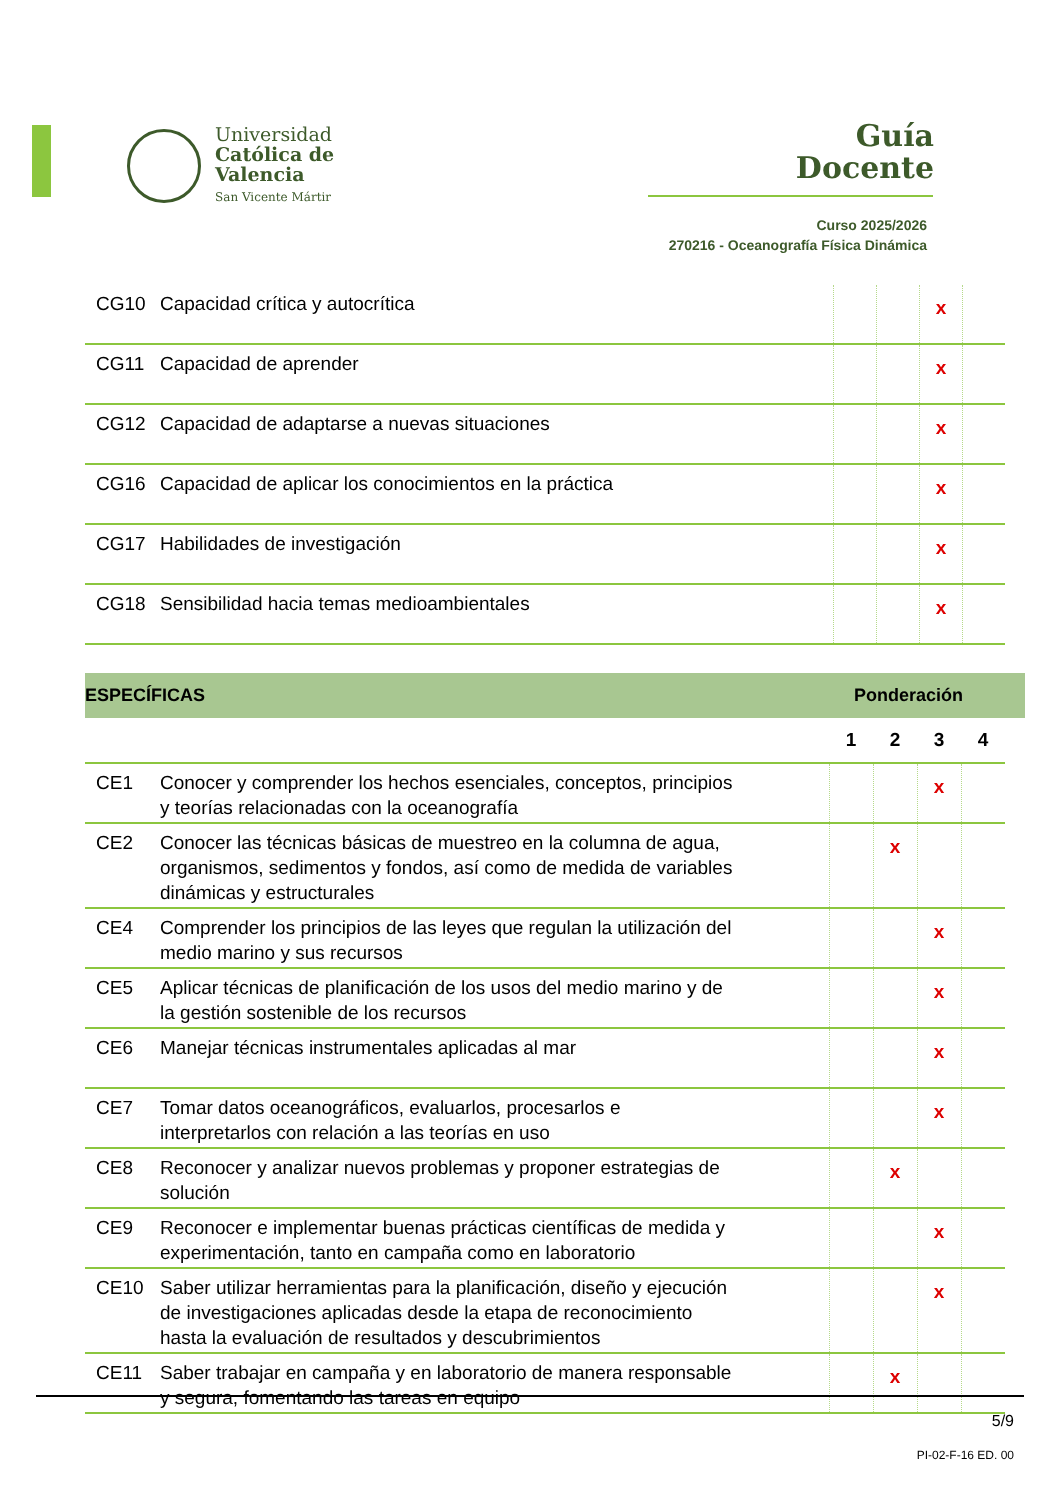Universidad
Católica de
Valencia
San Vicente Mártir
Guía
Docente
Curso 2025/2026
270216 - Oceanografía Física Dinámica
| CG10 | Capacidad crítica y autocrítica | | | x | |
| CG11 | Capacidad de aprender | | | x | |
| CG12 | Capacidad de adaptarse a nuevas situaciones | | | x | |
| CG16 | Capacidad de aplicar los conocimientos en la práctica | | | x | |
| CG17 | Habilidades de investigación | | | x | |
| CG18 | Sensibilidad hacia temas medioambientales | | | x | |
ESPECÍFICAS Ponderación
| | | 1 | 2 | 3 | 4 |
| CE1 | Conocer y comprender los hechos esenciales, conceptos, principios y teorías relacionadas con la oceanografía | | | x | |
| CE2 | Conocer las técnicas básicas de muestreo en la columna de agua, organismos, sedimentos y fondos, así como de medida de variables dinámicas y estructurales | | x | | |
| CE4 | Comprender los principios de las leyes que regulan la utilización del medio marino y sus recursos | | | x | |
| CE5 | Aplicar técnicas de planificación de los usos del medio marino y de la gestión sostenible de los recursos | | | x | |
| CE6 | Manejar técnicas instrumentales aplicadas al mar | | | x | |
| CE7 | Tomar datos oceanográficos, evaluarlos, procesarlos e interpretarlos con relación a las teorías en uso | | | x | |
| CE8 | Reconocer y analizar nuevos problemas y proponer estrategias de solución | | x | | |
| CE9 | Reconocer e implementar buenas prácticas científicas de medida y experimentación, tanto en campaña como en laboratorio | | | x | |
| CE10 | Saber utilizar herramientas para la planificación, diseño y ejecución de investigaciones aplicadas desde la etapa de reconocimiento hasta la evaluación de resultados y descubrimientos | | | x | |
| CE11 | Saber trabajar en campaña y en laboratorio de manera responsable y segura, fomentando las tareas en equipo | | x | | |
5/9
PI-02-F-16 ED. 00